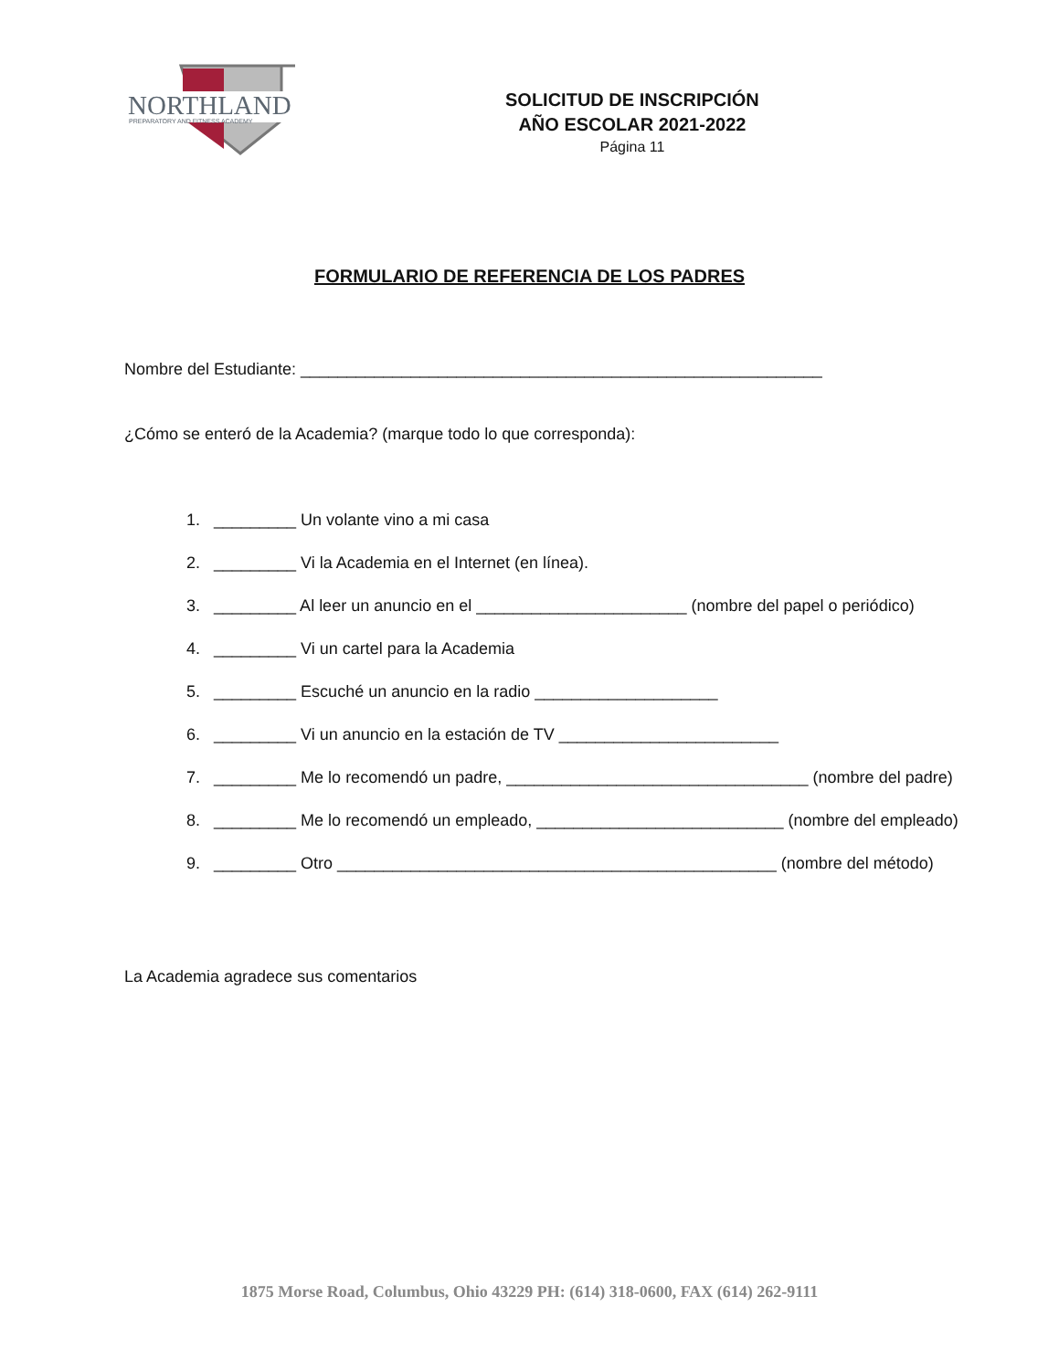NORTHLAND
PREPARATORY AND FITNESS ACADEMY
SOLICITUD DE INSCRIPCIÓN
AÑO ESCOLAR 2021-2022
Página 11
FORMULARIO DE REFERENCIA DE LOS PADRES
Nombre del Estudiante: _________________________________________________________
¿Cómo se enteró de la Academia? (marque todo lo que corresponda):
1. _________ Un volante vino a mi casa
2. _________ Vi la Academia en el Internet (en línea).
3. _________ Al leer un anuncio en el _______________________ (nombre del papel o periódico)
4. _________ Vi un cartel para la Academia
5. _________ Escuché un anuncio en la radio ____________________
6. _________ Vi un anuncio en la estación de TV ________________________
7. _________ Me lo recomendó un padre, _________________________________ (nombre del padre)
8. _________ Me lo recomendó un empleado, ___________________________ (nombre del empleado)
9. _________ Otro ________________________________________________ (nombre del método)
La Academia agradece sus comentarios
1875 Morse Road, Columbus, Ohio 43229 PH: (614) 318-0600, FAX (614) 262-9111